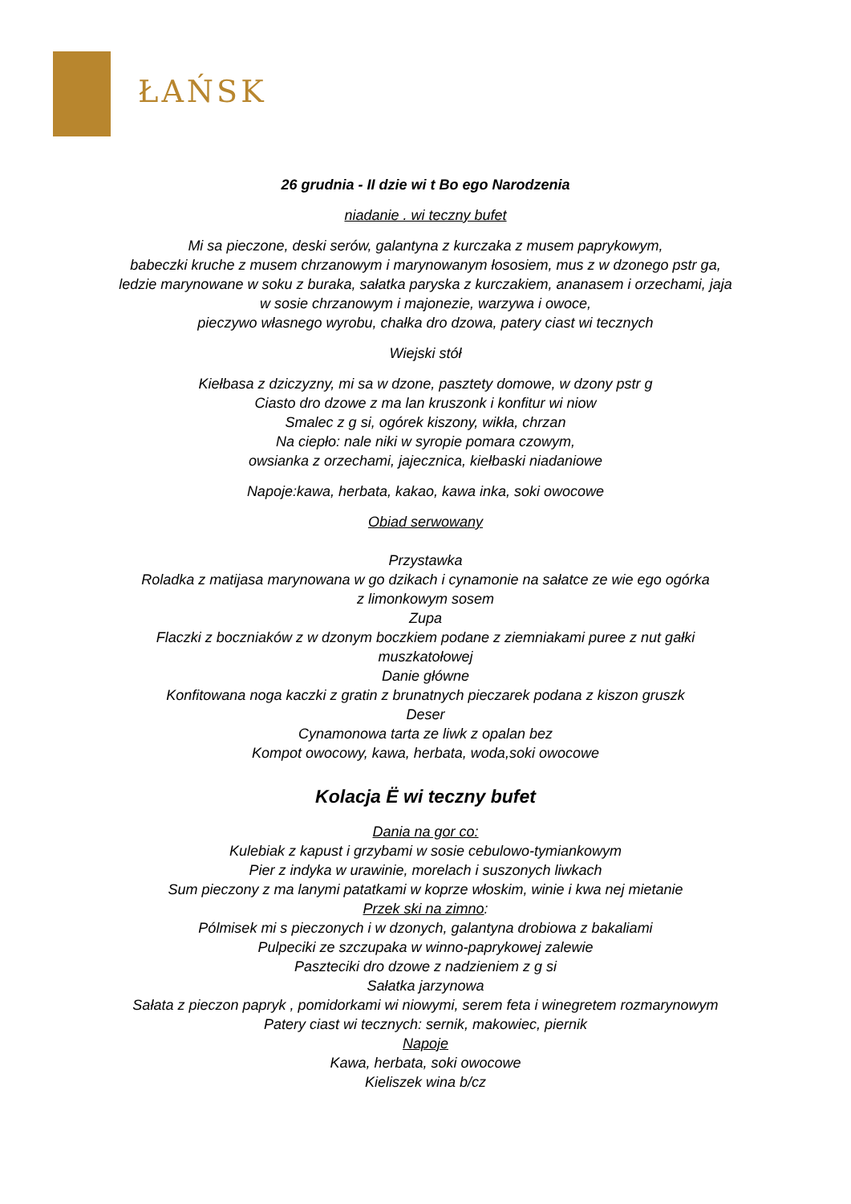ŁAŃSK
26 grudnia - II dzie wi t Bo ego Narodzenia
niadanie . wi teczny bufet
Mi sa pieczone, deski serów, galantyna z kurczaka z musem paprykowym,
babeczki kruche z musem chrzanowym i marynowanym łososiem, mus z w dzonego pstr ga,
ledzie marynowane w soku z buraka, sałatka paryska z kurczakiem, ananasem i orzechami, jaja
w sosie chrzanowym i majonezie, warzywa i owoce,
pieczywo własnego wyrobu, chałka dro dzowa, patery ciast wi tecznych
Wiejski stół
Kiełbasa z dziczyzny, mi sa w dzone, pasztety domowe, w dzony pstr g
Ciasto dro dzowe z ma lan kruszonk i konfitur wi niow
Smalec z g si, ogórek kiszony, wikła, chrzan
Na ciepło: nale niki w syropie pomara czowym,
owsianka z orzechami, jajecznica, kiełbaski niadaniowe
Napoje:kawa, herbata, kakao, kawa inka, soki owocowe
Obiad serwowany
Przystawka
Roladka z matijasa marynowana w go dzikach i cynamonie na sałatce ze wie ego ogórka
z limonkowym sosem
Zupa
Flaczki z boczniaków z w dzonym boczkiem podane z ziemniakami puree z nut gałki
muszkatołowej
Danie główne
Konfitowana noga kaczki z gratin z brunatnych pieczarek podana z kiszon gruszk
Deser
Cynamonowa tarta ze liwk z opalan bez
Kompot owocowy, kawa, herbata, woda,soki owocowe
Kolacja Ë wi teczny bufet
Dania na gor co:
Kulebiak z kapust i grzybami w sosie cebulowo-tymiankowym
Pier z indyka w urawinie, morelach i suszonych liwkach
Sum pieczony z ma lanymi patatkami w koprze włoskim, winie i kwa nej mietanie
Przek ski na zimno:
Pólmisek mi s pieczonych i w dzonych, galantyna drobiowa z bakaliami
Pulpeciki ze szczupaka w winno-paprykowej zalewie
Paszteciki dro dzowe z nadzieniem z g si
Sałatka jarzynowa
Sałata z pieczon papryk , pomidorkami wi niowymi, serem feta i winegretem rozmarynowym
Patery ciast wi tecznych: sernik, makowiec, piernik
Napoje
Kawa, herbata, soki owocowe
Kieliszek wina b/cz